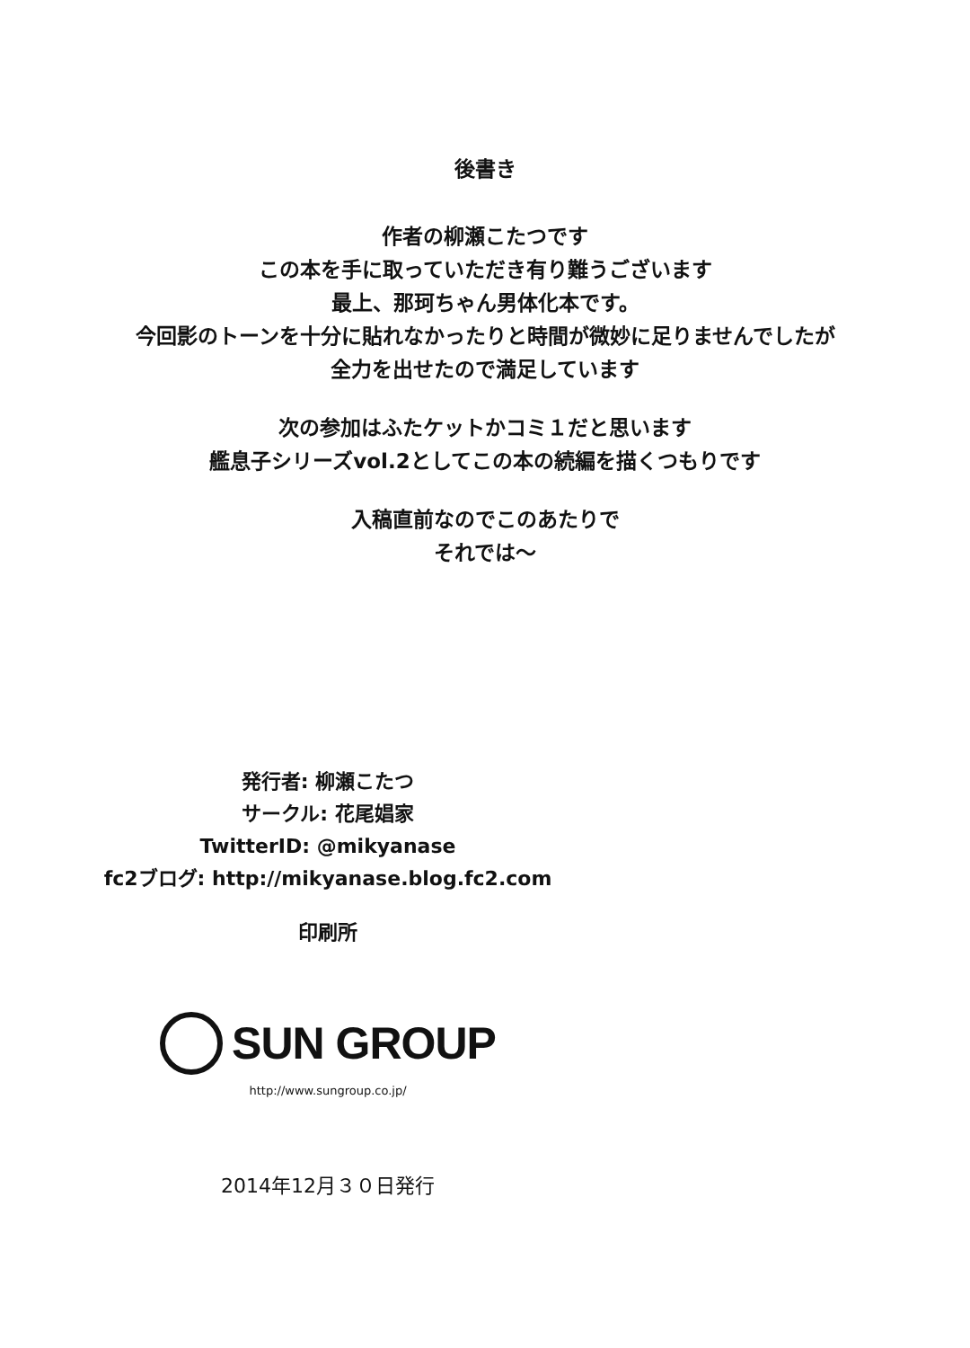後書き
作者の柳瀬こたつです
この本を手に取っていただき有り難うございます
最上、那珂ちゃん男体化本です。
今回影のトーンを十分に貼れなかったりと時間が微妙に足りませんでしたが
全力を出せたので満足しています
次の参加はふたケットかコミ１だと思います
艦息子シリーズvol.2としてこの本の続編を描くつもりです
入稿直前なのでこのあたりで
それでは～
発行者: 柳瀬こたつ
サークル: 花尾娼家
TwitterID: @mikyanase
fc2ブログ: http://mikyanase.blog.fc2.com
印刷所
SUN GROUP
http://www.sungroup.co.jp/
2014年12月３０日発行